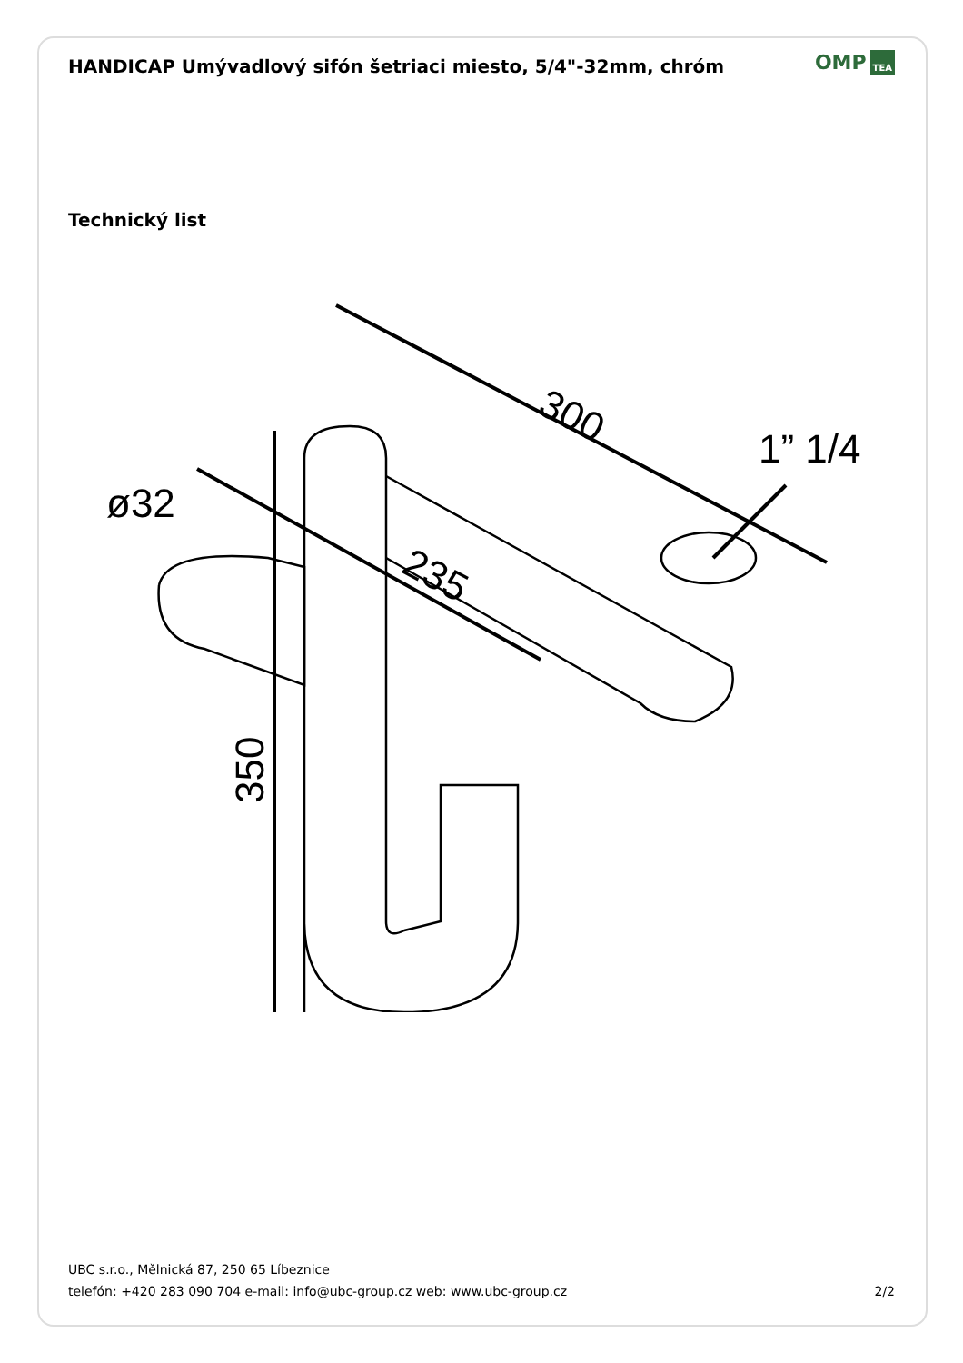HANDICAP Umývadlový sifón šetriaci miesto, 5/4"-32mm, chróm
OMP TEA
Technický list
300
235
ø32
1” 1/4
350
UBC s.r.o., Mělnická 87, 250 65 Líbeznice
telefón: +420 283 090 704 e-mail: info@ubc-group.cz web: www.ubc-group.cz 2/2